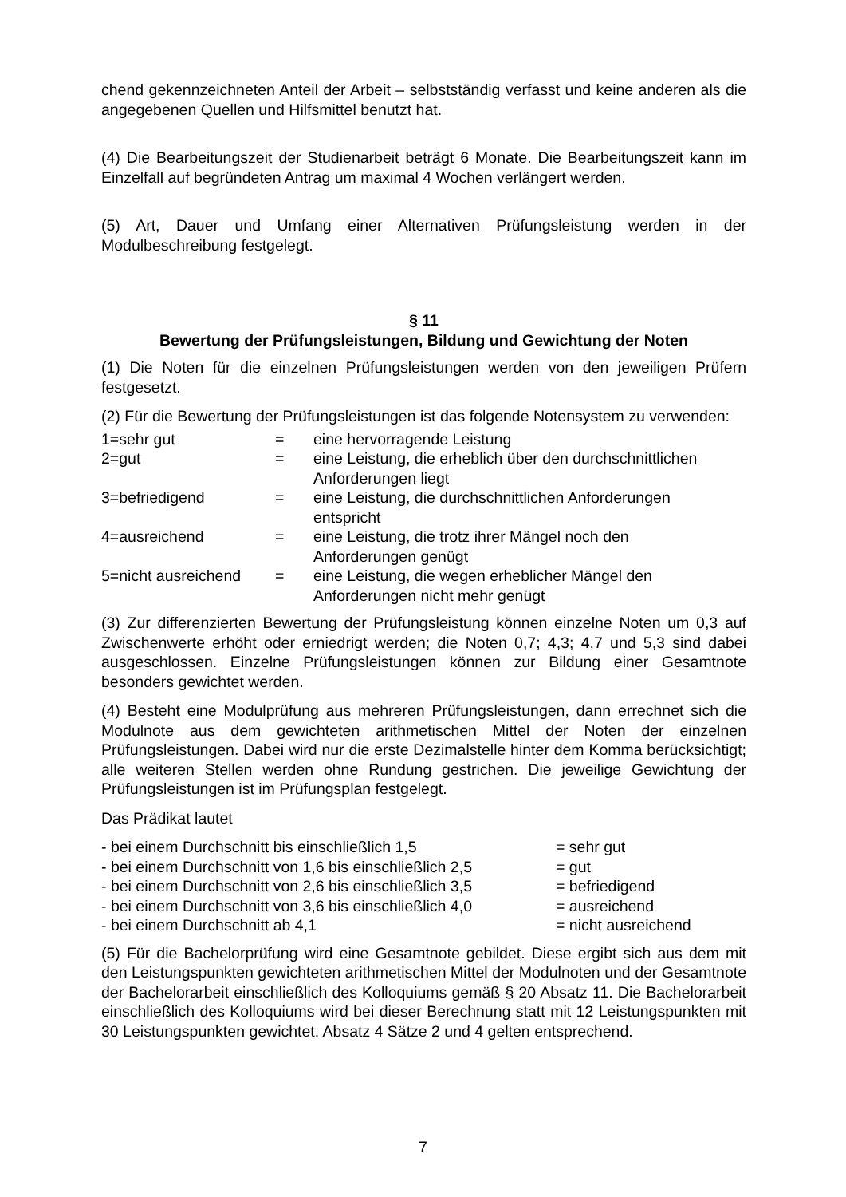chend gekennzeichneten Anteil der Arbeit – selbstständig verfasst und keine anderen als die angegebenen Quellen und Hilfsmittel benutzt hat.
(4) Die Bearbeitungszeit der Studienarbeit beträgt 6 Monate. Die Bearbeitungszeit kann im Einzelfall auf begründeten Antrag um maximal 4 Wochen verlängert werden.
(5) Art, Dauer und Umfang einer Alternativen Prüfungsleistung werden in der Modulbeschreibung festgelegt.
§ 11
Bewertung der Prüfungsleistungen, Bildung und Gewichtung der Noten
(1) Die Noten für die einzelnen Prüfungsleistungen werden von den jeweiligen Prüfern festgesetzt.
(2) Für die Bewertung der Prüfungsleistungen ist das folgende Notensystem zu verwenden:
| 1=sehr gut | = | eine hervorragende Leistung |
| 2=gut | = | eine Leistung, die erheblich über den durchschnittlichen Anforderungen liegt |
| 3=befriedigend | = | eine Leistung, die durchschnittlichen Anforderungen entspricht |
| 4=ausreichend | = | eine Leistung, die trotz ihrer Mängel noch den Anforderungen genügt |
| 5=nicht ausreichend | = | eine Leistung, die wegen erheblicher Mängel den Anforderungen nicht mehr genügt |
(3) Zur differenzierten Bewertung der Prüfungsleistung können einzelne Noten um 0,3 auf Zwischenwerte erhöht oder erniedrigt werden; die Noten 0,7; 4,3; 4,7 und 5,3 sind dabei ausgeschlossen. Einzelne Prüfungsleistungen können zur Bildung einer Gesamtnote besonders gewichtet werden.
(4) Besteht eine Modulprüfung aus mehreren Prüfungsleistungen, dann errechnet sich die Modulnote aus dem gewichteten arithmetischen Mittel der Noten der einzelnen Prüfungsleistungen. Dabei wird nur die erste Dezimalstelle hinter dem Komma berücksichtigt; alle weiteren Stellen werden ohne Rundung gestrichen. Die jeweilige Gewichtung der Prüfungsleistungen ist im Prüfungsplan festgelegt.
Das Prädikat lautet
| - bei einem Durchschnitt bis einschließlich 1,5 | = sehr gut |
| - bei einem Durchschnitt von 1,6 bis einschließlich 2,5 | = gut |
| - bei einem Durchschnitt von 2,6 bis einschließlich 3,5 | = befriedigend |
| - bei einem Durchschnitt von 3,6 bis einschließlich 4,0 | = ausreichend |
| - bei einem Durchschnitt ab 4,1 | = nicht ausreichend |
(5) Für die Bachelorprüfung wird eine Gesamtnote gebildet. Diese ergibt sich aus dem mit den Leistungspunkten gewichteten arithmetischen Mittel der Modulnoten und der Gesamtnote der Bachelorarbeit einschließlich des Kolloquiums gemäß § 20 Absatz 11. Die Bachelorarbeit einschließlich des Kolloquiums wird bei dieser Berechnung statt mit 12 Leistungspunkten mit 30 Leistungspunkten gewichtet. Absatz 4 Sätze 2 und 4 gelten entsprechend.
7